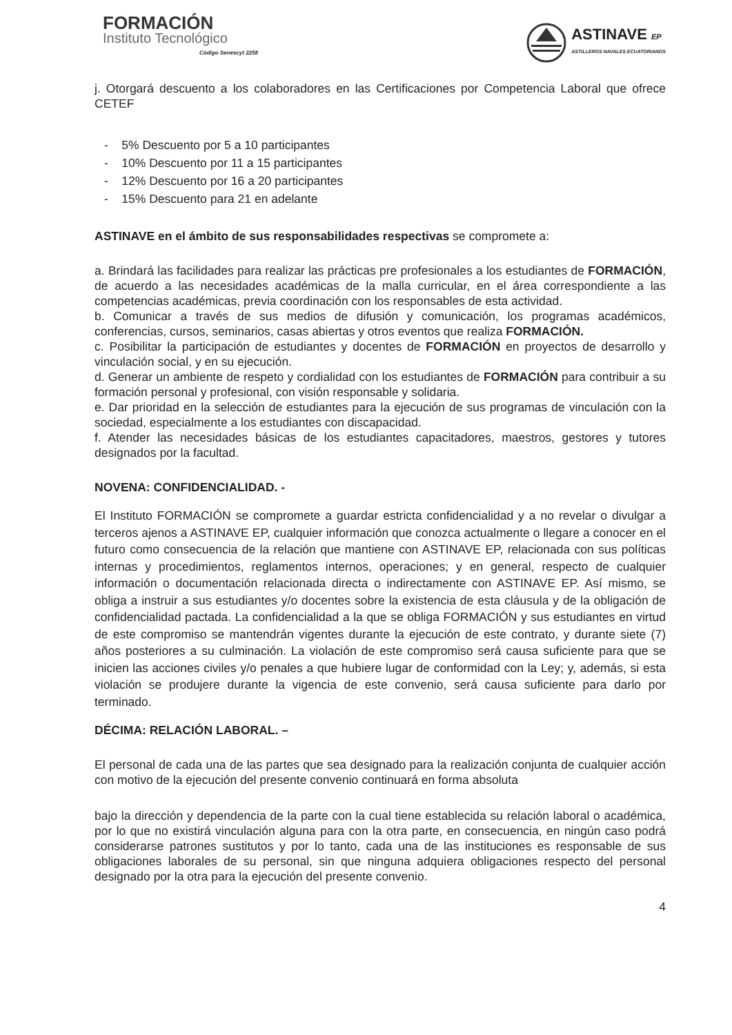FORMACIÓN
Instituto Tecnológico
Código Senescyt 2258
ASTINAVE EP
ASTILLEROS NAVALES ECUATORIANOS
j. Otorgará descuento a los colaboradores en las Certificaciones por Competencia Laboral que ofrece CETEF
- 5% Descuento por 5 a 10 participantes
- 10% Descuento por 11 a 15 participantes
- 12% Descuento por 16 a 20 participantes
- 15% Descuento para 21 en adelante
ASTINAVE en el ámbito de sus responsabilidades respectivas se compromete a:
a. Brindará las facilidades para realizar las prácticas pre profesionales a los estudiantes de FORMACIÓN, de acuerdo a las necesidades académicas de la malla curricular, en el área correspondiente a las competencias académicas, previa coordinación con los responsables de esta actividad.
b. Comunicar a través de sus medios de difusión y comunicación, los programas académicos, conferencias, cursos, seminarios, casas abiertas y otros eventos que realiza FORMACIÓN.
c. Posibilitar la participación de estudiantes y docentes de FORMACIÓN en proyectos de desarrollo y vinculación social, y en su ejecución.
d. Generar un ambiente de respeto y cordialidad con los estudiantes de FORMACIÓN para contribuir a su formación personal y profesional, con visión responsable y solidaria.
e. Dar prioridad en la selección de estudiantes para la ejecución de sus programas de vinculación con la sociedad, especialmente a los estudiantes con discapacidad.
f. Atender las necesidades básicas de los estudiantes capacitadores, maestros, gestores y tutores designados por la facultad.
NOVENA: CONFIDENCIALIDAD. -
El Instituto FORMACIÓN se compromete a guardar estricta confidencialidad y a no revelar o divulgar a terceros ajenos a ASTINAVE EP, cualquier información que conozca actualmente o llegare a conocer en el futuro como consecuencia de la relación que mantiene con ASTINAVE EP, relacionada con sus políticas internas y procedimientos, reglamentos internos, operaciones; y en general, respecto de cualquier información o documentación relacionada directa o indirectamente con ASTINAVE EP. Así mismo, se obliga a instruir a sus estudiantes y/o docentes sobre la existencia de esta cláusula y de la obligación de confidencialidad pactada. La confidencialidad a la que se obliga FORMACIÓN y sus estudiantes en virtud de este compromiso se mantendrán vigentes durante la ejecución de este contrato, y durante siete (7) años posteriores a su culminación. La violación de este compromiso será causa suficiente para que se inicien las acciones civiles y/o penales a que hubiere lugar de conformidad con la Ley; y, además, si esta violación se produjere durante la vigencia de este convenio, será causa suficiente para darlo por terminado.
DÉCIMA: RELACIÓN LABORAL. –
El personal de cada una de las partes que sea designado para la realización conjunta de cualquier acción con motivo de la ejecución del presente convenio continuará en forma absoluta
bajo la dirección y dependencia de la parte con la cual tiene establecida su relación laboral o académica, por lo que no existirá vinculación alguna para con la otra parte, en consecuencia, en ningún caso podrá considerarse patrones sustitutos y por lo tanto, cada una de las instituciones es responsable de sus obligaciones laborales de su personal, sin que ninguna adquiera obligaciones respecto del personal designado por la otra para la ejecución del presente convenio.
4